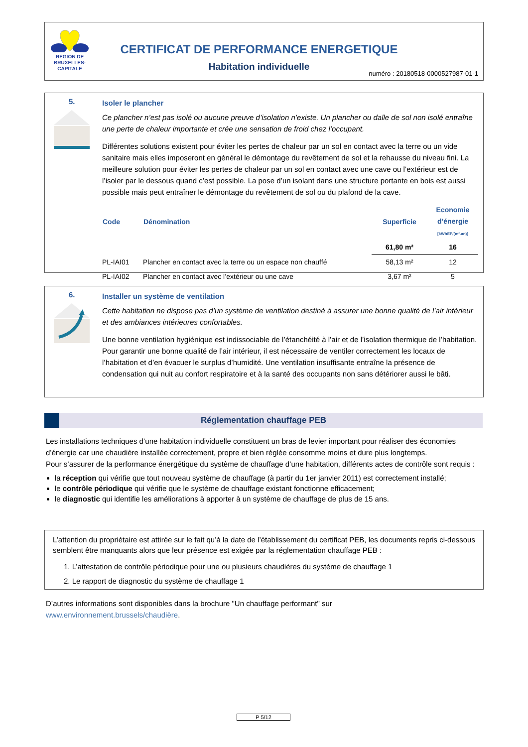RÉGION DE BRUXELLES-CAPITALE
CERTIFICAT DE PERFORMANCE ENERGETIQUE
Habitation individuelle
numéro : 20180518-0000527987-01-1
5.
Isoler le plancher
Ce plancher n’est pas isolé ou aucune preuve d’isolation n’existe. Un plancher ou dalle de sol non isolé entraîne une perte de chaleur importante et crée une sensation de froid chez l’occupant.
Différentes solutions existent pour éviter les pertes de chaleur par un sol en contact avec la terre ou un vide sanitaire mais elles imposeront en général le démontage du revêtement de sol et la rehausse du niveau fini. La meilleure solution pour éviter les pertes de chaleur par un sol en contact avec une cave ou l’extérieur est de l’isoler par le dessous quand c’est possible. La pose d’un isolant dans une structure portante en bois est aussi possible mais peut entraîner le démontage du revêtement de sol ou du plafond de la cave.
| Code | Dénomination | Superficie | Economie d’énergie [kWhEP/(m².an)] |
| --- | --- | --- | --- |
| | | 61,80 m² | 16 |
| PL-IAI01 | Plancher en contact avec la terre ou un espace non chauffé | 58,13 m² | 12 |
| PL-IAI02 | Plancher en contact avec l’extérieur ou une cave | 3,67 m² | 5 |
6.
Installer un système de ventilation
Cette habitation ne dispose pas d’un système de ventilation destiné à assurer une bonne qualité de l’air intérieur et des ambiances intérieures confortables.
Une bonne ventilation hygiénique est indissociable de l’étanchéité à l’air et de l’isolation thermique de l’habitation.
Pour garantir une bonne qualité de l’air intérieur, il est nécessaire de ventiler correctement les locaux de l’habitation et d’en évacuer le surplus d’humidité. Une ventilation insuffisante entraîne la présence de condensation qui nuit au confort respiratoire et à la santé des occupants non sans détériorer aussi le bâti.
Réglementation chauffage PEB
Les installations techniques d’une habitation individuelle constituent un bras de levier important pour réaliser des économies d’énergie car une chaudière installée correctement, propre et bien réglée consomme moins et dure plus longtemps.
Pour s’assurer de la performance énergétique du système de chauffage d’une habitation, différents actes de contrôle sont requis :
la réception qui vérifie que tout nouveau système de chauffage (à partir du 1er janvier 2011) est correctement installé;
le contrôle périodique qui vérifie que le système de chauffage existant fonctionne efficacement;
le diagnostic qui identifie les améliorations à apporter à un système de chauffage de plus de 15 ans.
L’attention du propriétaire est attirée sur le fait qu’à la date de l’établissement du certificat PEB, les documents repris ci-dessous semblent être manquants alors que leur présence est exigée par la réglementation chauffage PEB :
1. L’attestation de contrôle périodique pour une ou plusieurs chaudières du système de chauffage 1
2. Le rapport de diagnostic du système de chauffage 1
D’autres informations sont disponibles dans la brochure "Un chauffage performant" sur
www.environnement.brussels/chaudière.
P 5/12